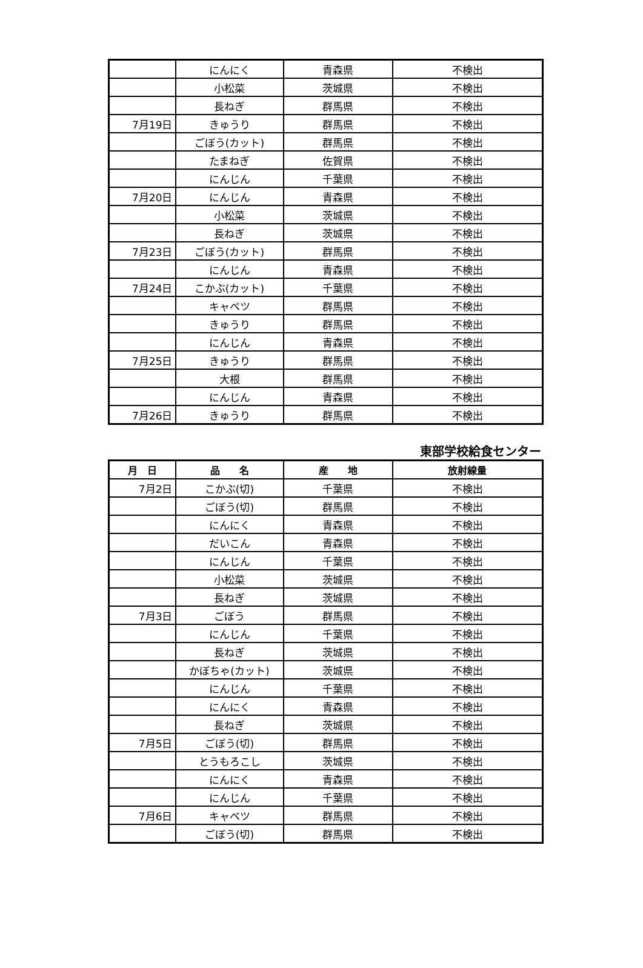| | にんにく | 青森県 | 不検出 |
| | 小松菜 | 茨城県 | 不検出 |
| | 長ねぎ | 群馬県 | 不検出 |
| 7月19日 | きゅうり | 群馬県 | 不検出 |
| | ごぼう(カット) | 群馬県 | 不検出 |
| | たまねぎ | 佐賀県 | 不検出 |
| | にんじん | 千葉県 | 不検出 |
| 7月20日 | にんじん | 青森県 | 不検出 |
| | 小松菜 | 茨城県 | 不検出 |
| | 長ねぎ | 茨城県 | 不検出 |
| 7月23日 | ごぼう(カット) | 群馬県 | 不検出 |
| | にんじん | 青森県 | 不検出 |
| 7月24日 | こかぶ(カット) | 千葉県 | 不検出 |
| | キャベツ | 群馬県 | 不検出 |
| | きゅうり | 群馬県 | 不検出 |
| | にんじん | 青森県 | 不検出 |
| 7月25日 | きゅうり | 群馬県 | 不検出 |
| | 大根 | 群馬県 | 不検出 |
| | にんじん | 青森県 | 不検出 |
| 7月26日 | きゅうり | 群馬県 | 不検出 |
東部学校給食センター
| 月 日 | 品 名 | 産 地 | 放射線量 |
| --- | --- | --- | --- |
| 7月2日 | こかぶ(切) | 千葉県 | 不検出 |
| | ごぼう(切) | 群馬県 | 不検出 |
| | にんにく | 青森県 | 不検出 |
| | だいこん | 青森県 | 不検出 |
| | にんじん | 千葉県 | 不検出 |
| | 小松菜 | 茨城県 | 不検出 |
| | 長ねぎ | 茨城県 | 不検出 |
| 7月3日 | ごぼう | 群馬県 | 不検出 |
| | にんじん | 千葉県 | 不検出 |
| | 長ねぎ | 茨城県 | 不検出 |
| | かぼちゃ(カット) | 茨城県 | 不検出 |
| | にんじん | 千葉県 | 不検出 |
| | にんにく | 青森県 | 不検出 |
| | 長ねぎ | 茨城県 | 不検出 |
| 7月5日 | ごぼう(切) | 群馬県 | 不検出 |
| | とうもろこし | 茨城県 | 不検出 |
| | にんにく | 青森県 | 不検出 |
| | にんじん | 千葉県 | 不検出 |
| 7月6日 | キャベツ | 群馬県 | 不検出 |
| | ごぼう(切) | 群馬県 | 不検出 |